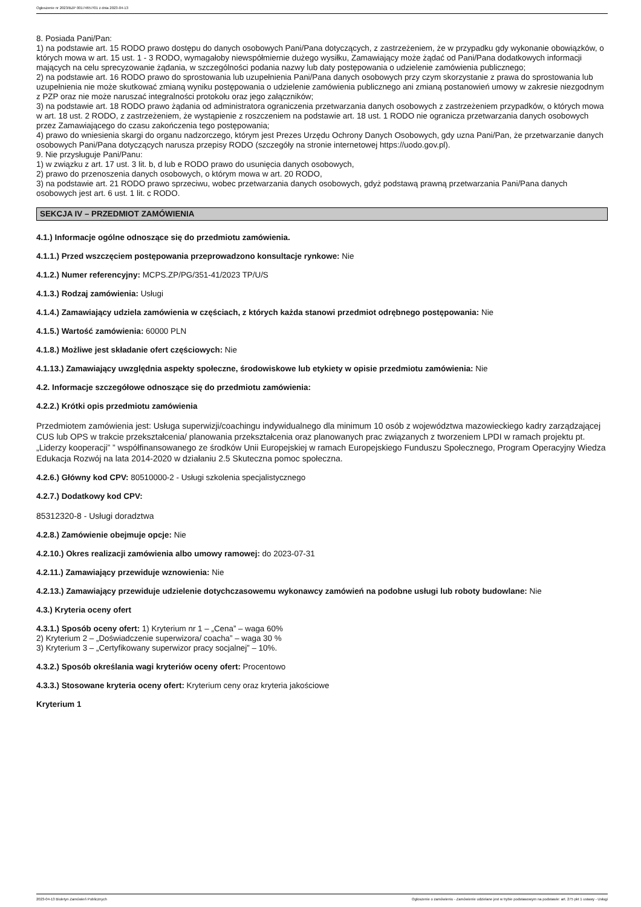Ogłoszenie nr 2023/BZP 00174657/01 z dnia 2023-04-13
8. Posiada Pani/Pan:
1) na podstawie art. 15 RODO prawo dostępu do danych osobowych Pani/Pana dotyczących, z zastrzeżeniem, że w przypadku gdy wykonanie obowiązków, o których mowa w art. 15 ust. 1 - 3 RODO, wymagałoby niewspółmiernie dużego wysiłku, Zamawiający może żądać od Pani/Pana dodatkowych informacji mających na celu sprecyzowanie żądania, w szczególności podania nazwy lub daty postępowania o udzielenie zamówienia publicznego;
2) na podstawie art. 16 RODO prawo do sprostowania lub uzupełnienia Pani/Pana danych osobowych przy czym skorzystanie z prawa do sprostowania lub uzupełnienia nie może skutkować zmianą wyniku postępowania o udzielenie zamówienia publicznego ani zmianą postanowień umowy w zakresie niezgodnym z PZP oraz nie może naruszać integralności protokołu oraz jego załączników;
3) na podstawie art. 18 RODO prawo żądania od administratora ograniczenia przetwarzania danych osobowych z zastrzeżeniem przypadków, o których mowa w art. 18 ust. 2 RODO, z zastrzeżeniem, że wystąpienie z roszczeniem na podstawie art. 18 ust. 1 RODO nie ogranicza przetwarzania danych osobowych przez Zamawiającego do czasu zakończenia tego postępowania;
4) prawo do wniesienia skargi do organu nadzorczego, którym jest Prezes Urzędu Ochrony Danych Osobowych, gdy uzna Pani/Pan, że przetwarzanie danych osobowych Pani/Pana dotyczących narusza przepisy RODO (szczegóły na stronie internetowej https://uodo.gov.pl).
9. Nie przysługuje Pani/Panu:
1) w związku z art. 17 ust. 3 lit. b, d lub e RODO prawo do usunięcia danych osobowych,
2) prawo do przenoszenia danych osobowych, o którym mowa w art. 20 RODO,
3) na podstawie art. 21 RODO prawo sprzeciwu, wobec przetwarzania danych osobowych, gdyż podstawą prawną przetwarzania Pani/Pana danych osobowych jest art. 6 ust. 1 lit. c RODO.
SEKCJA IV – PRZEDMIOT ZAMÓWIENIA
4.1.) Informacje ogólne odnoszące się do przedmiotu zamówienia.
4.1.1.) Przed wszczęciem postępowania przeprowadzono konsultacje rynkowe: Nie
4.1.2.) Numer referencyjny: MCPS.ZP/PG/351-41/2023 TP/U/S
4.1.3.) Rodzaj zamówienia: Usługi
4.1.4.) Zamawiający udziela zamówienia w częściach, z których każda stanowi przedmiot odrębnego postępowania: Nie
4.1.5.) Wartość zamówienia: 60000 PLN
4.1.8.) Możliwe jest składanie ofert częściowych: Nie
4.1.13.) Zamawiający uwzględnia aspekty społeczne, środowiskowe lub etykiety w opisie przedmiotu zamówienia: Nie
4.2. Informacje szczegółowe odnoszące się do przedmiotu zamówienia:
4.2.2.) Krótki opis przedmiotu zamówienia
Przedmiotem zamówienia jest: Usługa superwizji/coachingu indywidualnego dla minimum 10 osób z województwa mazowieckiego kadry zarządzającej CUS lub OPS w trakcie przekształcenia/ planowania przekształcenia oraz planowanych prac związanych z tworzeniem LPDI w ramach projektu pt. „Liderzy kooperacji” ” współfinansowanego ze środków Unii Europejskiej w ramach Europejskiego Funduszu Społecznego, Program Operacyjny Wiedza Edukacja Rozwój na lata 2014-2020 w działaniu 2.5 Skuteczna pomoc społeczna.
4.2.6.) Główny kod CPV: 80510000-2 - Usługi szkolenia specjalistycznego
4.2.7.) Dodatkowy kod CPV:
85312320-8 - Usługi doradztwa
4.2.8.) Zamówienie obejmuje opcje: Nie
4.2.10.) Okres realizacji zamówienia albo umowy ramowej: do 2023-07-31
4.2.11.) Zamawiający przewiduje wznowienia: Nie
4.2.13.) Zamawiający przewiduje udzielenie dotychczasowemu wykonawcy zamówień na podobne usługi lub roboty budowlane: Nie
4.3.) Kryteria oceny ofert
4.3.1.) Sposób oceny ofert: 1) Kryterium nr 1 – „Cena” – waga 60%
2) Kryterium 2 – „Doświadczenie superwizora/ coacha” – waga 30 %
3) Kryterium 3 – „Certyfikowany superwizor pracy socjalnej” – 10%.
4.3.2.) Sposób określania wagi kryteriów oceny ofert: Procentowo
4.3.3.) Stosowane kryteria oceny ofert: Kryterium ceny oraz kryteria jakościowe
Kryterium 1
2023-04-13 Biuletyn Zamówień Publicznych Ogłoszenie o zamówieniu - Zamówienie udzielane jest w trybie podstawowym na podstawie: art. 275 pkt 1 ustawy - Usługi